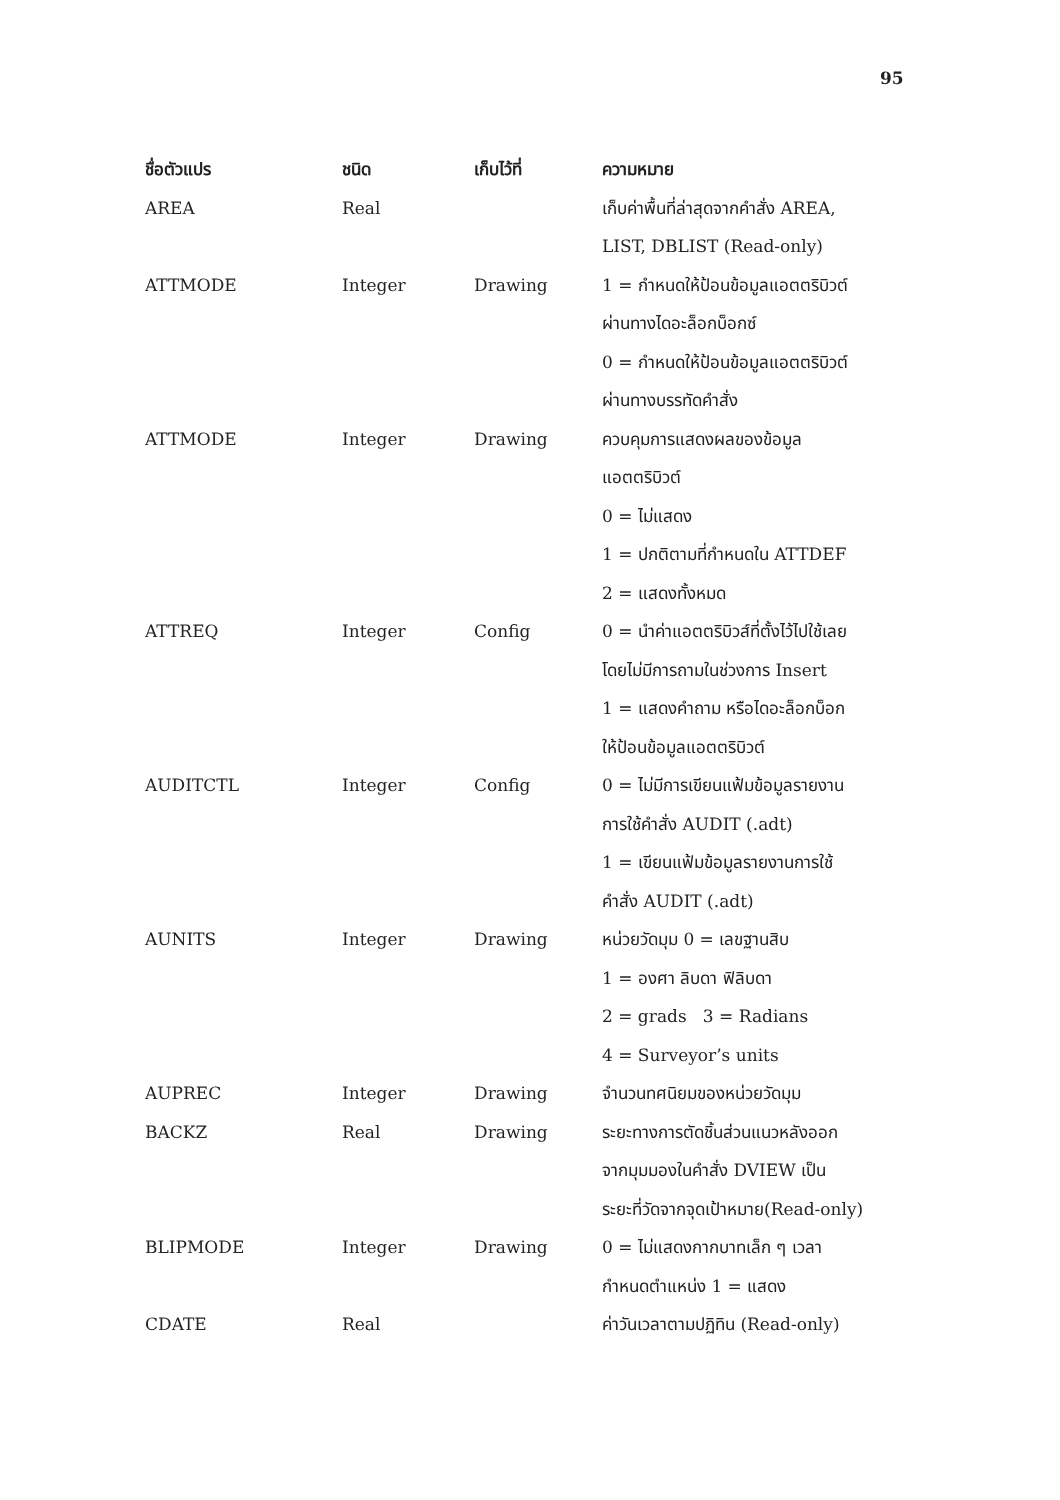95
| ชื่อตัวแปร | ชนิด | เก็บไว้ที่ | ความหมาย |
| --- | --- | --- | --- |
| AREA | Real | | เก็บค่าพื้นที่ล่าสุดจากคำสั่ง AREA, LIST, DBLIST (Read-only) |
| ATTMODE | Integer | Drawing | 1 = กำหนดให้ป้อนข้อมูลแอตตริบิวต์ ผ่านทางไดอะล็อกบ็อกซ์ 0 = กำหนดให้ป้อนข้อมูลแอตตริบิวต์ ผ่านทางบรรทัดคำสั่ง |
| ATTMODE | Integer | Drawing | ควบคุมการแสดงผลของข้อมูล แอตตริบิวต์ 0 = ไม่แสดง 1 = ปกติตามที่กำหนดใน ATTDEF 2 = แสดงทั้งหมด |
| ATTREQ | Integer | Config | 0 = นำค่าแอตตริบิวส์ที่ตั้งไว้ไปใช้เลย โดยไม่มีการถามในช่วงการ Insert 1 = แสดงคำถาม หรือไดอะล็อกบ็อก ให้ป้อนข้อมูลแอตตริบิวต์ |
| AUDITCTL | Integer | Config | 0 = ไม่มีการเขียนแฟ้มข้อมูลรายงาน การใช้คำสั่ง AUDIT (.adt) 1 = เขียนแฟ้มข้อมูลรายงานการใช้ คำสั่ง AUDIT (.adt) |
| AUNITS | Integer | Drawing | หน่วยวัดมุม 0 = เลขฐานสิบ 1 = องศา ลิบดา ฟิลิบดา 2 = grads 3 = Radians 4 = Surveyor’s units |
| AUPREC | Integer | Drawing | จำนวนทศนิยมของหน่วยวัดมุม |
| BACKZ | Real | Drawing | ระยะทางการตัดชิ้นส่วนแนวหลังออก จากมุมมองในคำสั่ง DVIEW เป็น ระยะที่วัดจากจุดเป้าหมาย(Read-only) |
| BLIPMODE | Integer | Drawing | 0 = ไม่แสดงกากบาทเล็ก ๆ เวลา กำหนดตำแหน่ง 1 = แสดง |
| CDATE | Real | | ค่าวันเวลาตามปฏิทิน (Read-only) |